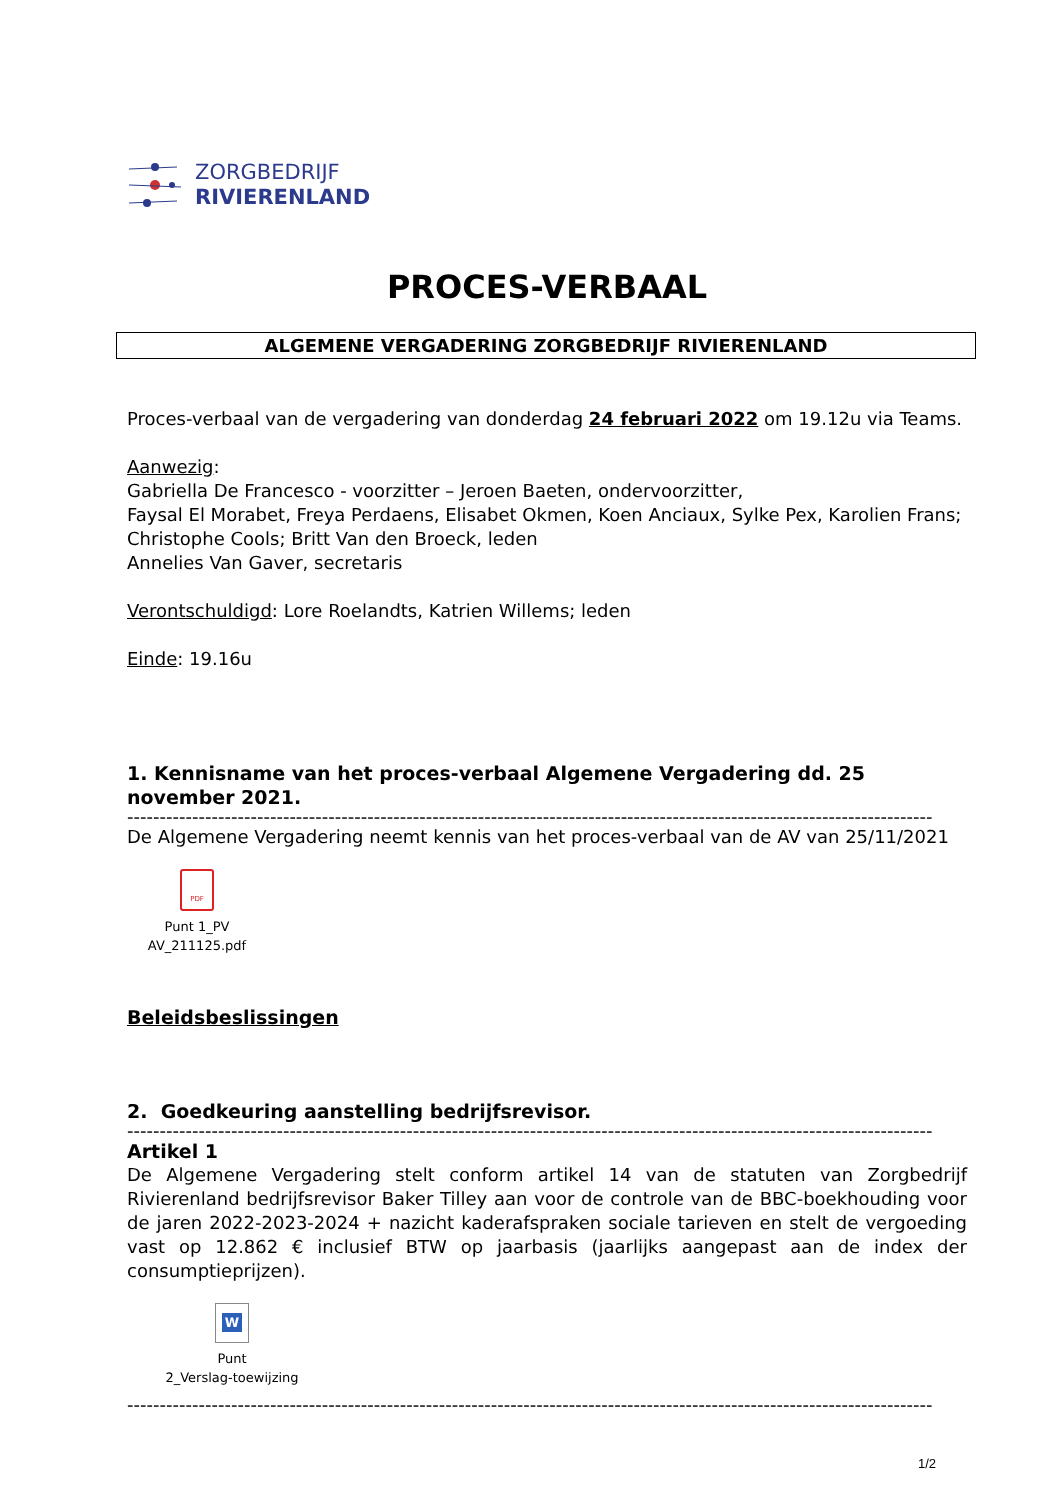ZORGBEDRIJF
RIVIERENLAND
PROCES-VERBAAL
ALGEMENE VERGADERING ZORGBEDRIJF RIVIERENLAND
Proces-verbaal van de vergadering van donderdag 24 februari 2022 om 19.12u via Teams.
Aanwezig:
Gabriella De Francesco - voorzitter – Jeroen Baeten, ondervoorzitter,
Faysal El Morabet, Freya Perdaens, Elisabet Okmen, Koen Anciaux, Sylke Pex, Karolien Frans; Christophe Cools; Britt Van den Broeck, leden
Annelies Van Gaver, secretaris
Verontschuldigd: Lore Roelandts, Katrien Willems; leden
Einde: 19.16u
1. Kennisname van het proces-verbaal Algemene Vergadering dd. 25 november 2021.
----------------------------------------------------------------------------------------------------------------------------
De Algemene Vergadering neemt kennis van het proces-verbaal van de AV van 25/11/2021
PDF
Punt 1_PV
AV_211125.pdf
Beleidsbeslissingen
2. Goedkeuring aanstelling bedrijfsrevisor.
----------------------------------------------------------------------------------------------------------------------------
Artikel 1
De Algemene Vergadering stelt conform artikel 14 van de statuten van Zorgbedrijf Rivierenland bedrijfsrevisor Baker Tilley aan voor de controle van de BBC-boekhouding voor de jaren 2022-2023-2024 + nazicht kaderafspraken sociale tarieven en stelt de vergoeding vast op 12.862 € inclusief BTW op jaarbasis (jaarlijks aangepast aan de index der consumptieprijzen).
W
Punt
2_Verslag-toewijzing
----------------------------------------------------------------------------------------------------------------------------
1/2